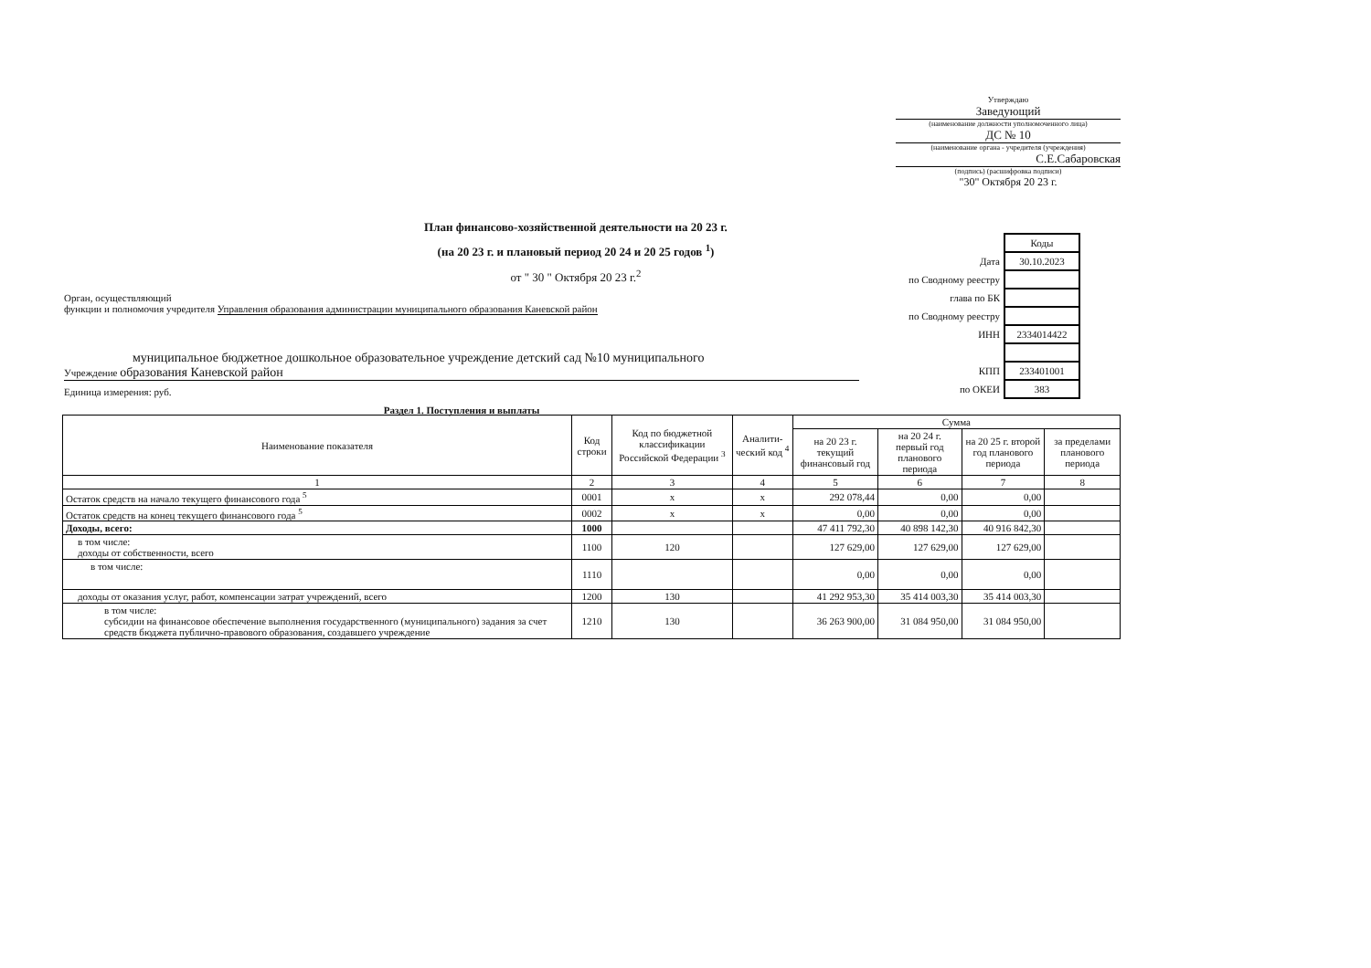Утверждаю
Заведующий
(наименование должности уполномоченного лица)
ДС № 10
(наименование органа - учредителя (учреждения)
С.Е.Сабаровская
(подпись) (расшифровка подписи)
"30" Октября 20 23 г.
План финансово-хозяйственной деятельности на 20 23 г.
(на 20 23 г. и плановый период 20 24 и 20 25 годов <sup>1</sup>)
от " 30 " Октября 20 23 г.<sup>2</sup>
| | Коды |
| Дата | 30.10.2023 |
| по Сводному реестру | |
| глава по БК | |
| по Сводному реестру | |
| ИНН | 2334014422 |
| КПП | 233401001 |
| по ОКЕИ | 383 |
Орган, осуществляющий
функции и полномочия учредителя Управления образования администрации муниципального образования Каневской район
муниципальное бюджетное дошкольное образовательное учреждение детский сад №10 муниципального
Учреждение образования Каневской район
Единица измерения: руб.
Раздел 1. Поступления и выплаты
| Наименование показателя | Код строки | Код по бюджетной классификации Российской Федерации <sup>3</sup> | Аналити-ческий код <sup>4</sup> | Сумма | | | |
| --- | --- | --- | --- | --- | --- | --- | --- |
| | | | | на 20 23 г. текущий финансовый год | на 20 24 г. первый год планового периода | на 20 25 г. второй год планового периода | за пределами планового периода |
| 1 | 2 | 3 | 4 | 5 | 6 | 7 | 8 |
| Остаток средств на начало текущего финансового года <sup>5</sup> | 0001 | x | x | 292 078,44 | 0,00 | 0,00 | |
| Остаток средств на конец текущего финансового года <sup>5</sup> | 0002 | x | x | 0,00 | 0,00 | 0,00 | |
| Доходы, всего: | 1000 | | | 47 411 792,30 | 40 898 142,30 | 40 916 842,30 | |
| в том числе: доходы от собственности, всего | 1100 | 120 | | 127 629,00 | 127 629,00 | 127 629,00 | |
| в том числе: | 1110 | | | 0,00 | 0,00 | 0,00 | |
| доходы от оказания услуг, работ, компенсации затрат учреждений, всего | 1200 | 130 | | 41 292 953,30 | 35 414 003,30 | 35 414 003,30 | |
| в том числе: субсидии на финансовое обеспечение выполнения государственного (муниципального) задания за счет средств бюджета публично-правового образования, создавшего учреждение | 1210 | 130 | | 36 263 900,00 | 31 084 950,00 | 31 084 950,00 | |